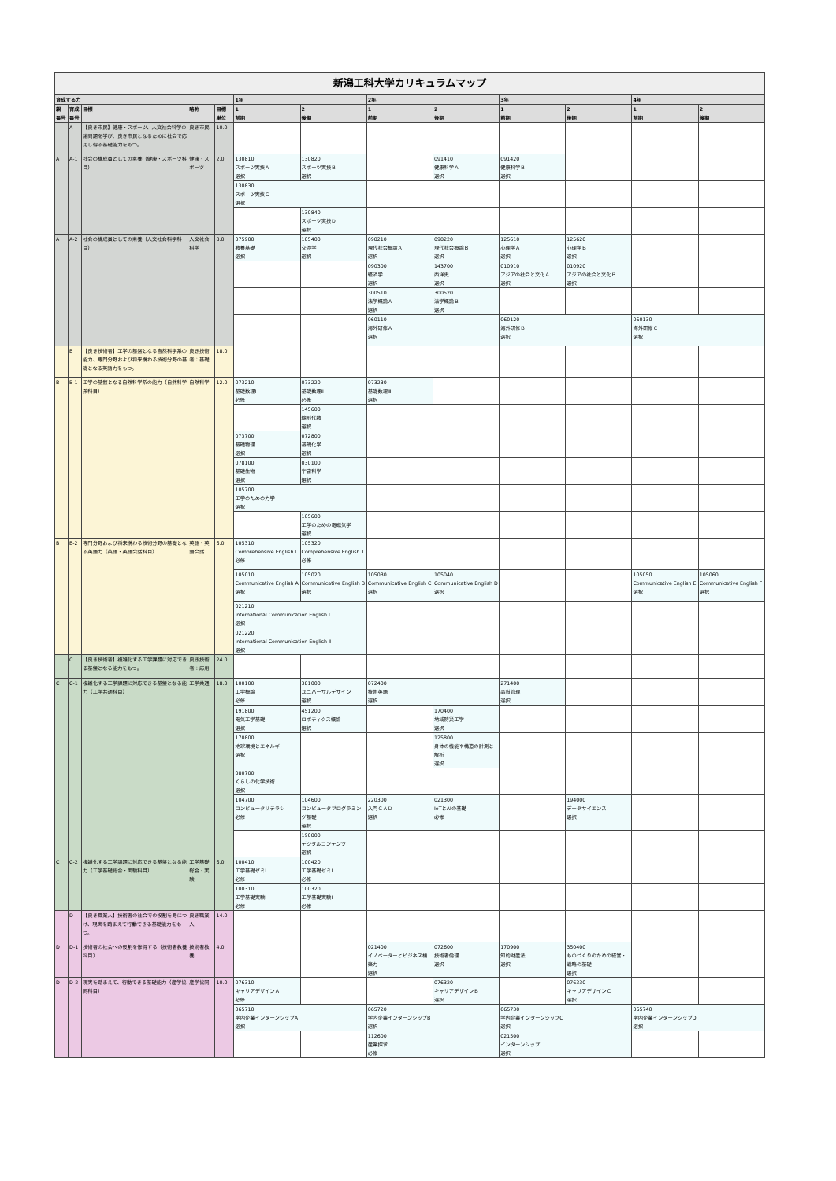| 新潟工科大学カリキュラムマップ | | | | | | | | | | | | |
| --- | --- | --- | --- | --- | --- | --- | --- | --- | --- | --- | --- | --- |
| 育成する力 | | | | | 1年 | | 2年 | | 3年 | | 4年 | |
| 親 番号 | 育成 番号 | 目標 | 略称 | 目標 単位 | 1 前期 | 2 後期 | 1 前期 | 2 後期 | 1 前期 | 2 後期 | 1 前期 | 2 後期 |
| | A | 【良き市民】健康・スポーツ、人文社会科学の諸問題を学び、良き市民となるために社会で応用し得る基礎能力をもつ。 | 良き市民 | 10.0 | | | | | | | | |
| A | A-1 | 社会の構成員としての素養（健康・スポーツ科目） | 健康・スポーツ | 2.0 | 130810 スポーツ実技Ａ 選択 | 130820 スポーツ実技Ｂ 選択 | | 091410 健康科学Ａ 選択 | 091420 健康科学Ｂ 選択 | | | |
| | | | | | 130830 スポーツ実技Ｃ 選択 | | | | | | | |
| | | | | | | 130840 スポーツ実技Ｄ 選択 | | | | | | |
| A | A-2 | 社会の構成員としての素養（人文社会科学科目） | 人文社会科学 | 8.0 | 075900 教養基礎 選択 | 105400 交渉学 選択 | 098210 現代社会概論Ａ 選択 | 098220 現代社会概論Ｂ 選択 | 125610 心理学Ａ 選択 | 125620 心理学Ｂ 選択 | | |
| | | | | | | | 090300 経済学 選択 | 143700 西洋史 選択 | 010910 アジアの社会と文化Ａ 選択 | 010920 アジアの社会と文化Ｂ 選択 | | |
| | | | | | | | 300510 法学概論Ａ 選択 | 300520 法学概論Ｂ 選択 | | | | |
| | | | | | | | 060110 海外研修Ａ 選択 | | 060120 海外研修Ｂ 選択 | | 060130 海外研修Ｃ 選択 | |
| | B | 【良き技術者】工学の基盤となる自然科学系の能力、専門分野および将来携わる技術分野の基礎となる英語力をもつ。 | 良き技術者：基礎 | 18.0 | | | | | | | | |
| B | B-1 | 工学の基盤となる自然科学系の能力（自然科学系科目） | 自然科学 | 12.0 | 073210 基礎数理Ⅰ 必修 | 073220 基礎数理Ⅱ 必修 | 073230 基礎数理Ⅲ 選択 | | | | | |
| | | | | | | 145600 線形代数 選択 | | | | | | |
| | | | | | 073700 基礎物理 選択 | 072800 基礎化学 選択 | | | | | | |
| | | | | | 078100 基礎生物 選択 | 030100 宇宙科学 選択 | | | | | | |
| | | | | | 105700 工学のための力学 選択 | | | | | | | |
| | | | | | | 105600 工学のための電磁気学 選択 | | | | | | |
| B | B-2 | 専門分野および将来携わる技術分野の基礎となる英語力（英語・英語会話科目） | 英語・英語会話 | 6.0 | 105310 Comprehensive English Ⅰ 必修 | 105320 Comprehensive English Ⅱ 必修 | | | | | | |
| | | | | | 105010 Communicative English A 選択 | 105020 Communicative English B 選択 | 105030 Communicative English C 選択 | 105040 Communicative English D 選択 | | | 105050 Communicative English E 選択 | 105060 Communicative English F 選択 |
| | | | | | 021210 International Communication English Ⅰ 選択 | | | | | | | |
| | | | | | 021220 International Communication English Ⅱ 選択 | | | | | | | |
| | C | 【良き技術者】複雑化する工学課題に対応できる基盤となる能力をもつ。 | 良き技術者：応用 | 24.0 | | | | | | | | |
| C | C-1 | 複雑化する工学課題に対応できる基盤となる能力（工学共通科目） | 工学共通 | 18.0 | 100100 工学概論 必修 | 381000 ユニバーサルデザイン 選択 | 072400 技術英語 選択 | | 271400 品質管理 選択 | | | |
| | | | | | 191800 電気工学基礎 選択 | 451200 ロボティクス概論 選択 | | 170400 地域防災工学 選択 | | | | |
| | | | | | 170800 地球環境とエネルギー 選択 | | | 125800 身体の機能や構造の計測と解析 選択 | | | | |
| | | | | | 080700 くらしの化学技術 選択 | | | | | | | |
| | | | | | 104700 コンピュータリテラシ 必修 | 104600 コンピュータプログラミング基礎 選択 | 220300 入門ＣＡＤ 選択 | 021300 IoTとAIの基礎 必修 | | 194000 データサイエンス 選択 | | |
| | | | | | | 190800 デジタルコンテンツ 選択 | | | | | | |
| C | C-2 | 複雑化する工学課題に対応できる基盤となる能力（工学基礎総合・実験科目） | 工学基礎総合・実験 | 6.0 | 100410 工学基礎ゼミⅠ 必修 | 100420 工学基礎ゼミⅡ 必修 | | | | | | |
| | | | | | 100310 工学基礎実験Ⅰ 必修 | 100320 工学基礎実験Ⅱ 必修 | | | | | | |
| | D | 【良き職業人】技術者の社会での役割を身につけ、現実を踏まえて行動できる基礎能力をもつ。 | 良き職業人 | 14.0 | | | | | | | | |
| D | D-1 | 技術者の社会への役割を修得する（技術者教養科目） | 技術者教養 | 4.0 | | | 021400 イノベーターとビジネス構築力 選択 | 072600 技術者倫理 選択 | 170900 知的財産法 選択 | 350400 ものづくりのための経営・戦略の基礎 選択 | | |
| D | D-2 | 現実を踏まえて、行動できる基礎能力（産学協同科目） | 産学協同 | 10.0 | 076310 キャリアデザインＡ 必修 | | | 076320 キャリアデザインＢ 選択 | | 076330 キャリアデザインＣ 選択 | | |
| | | | | | 065710 学内企業インターンシップA 選択 | | 065720 学内企業インターンシップB 選択 | | 065730 学内企業インターンシップC 選択 | | 065740 学内企業インターンシップD 選択 | |
| | | | | | | | 112600 産業探求 必修 | | 021500 インターンシップ 選択 | | | |